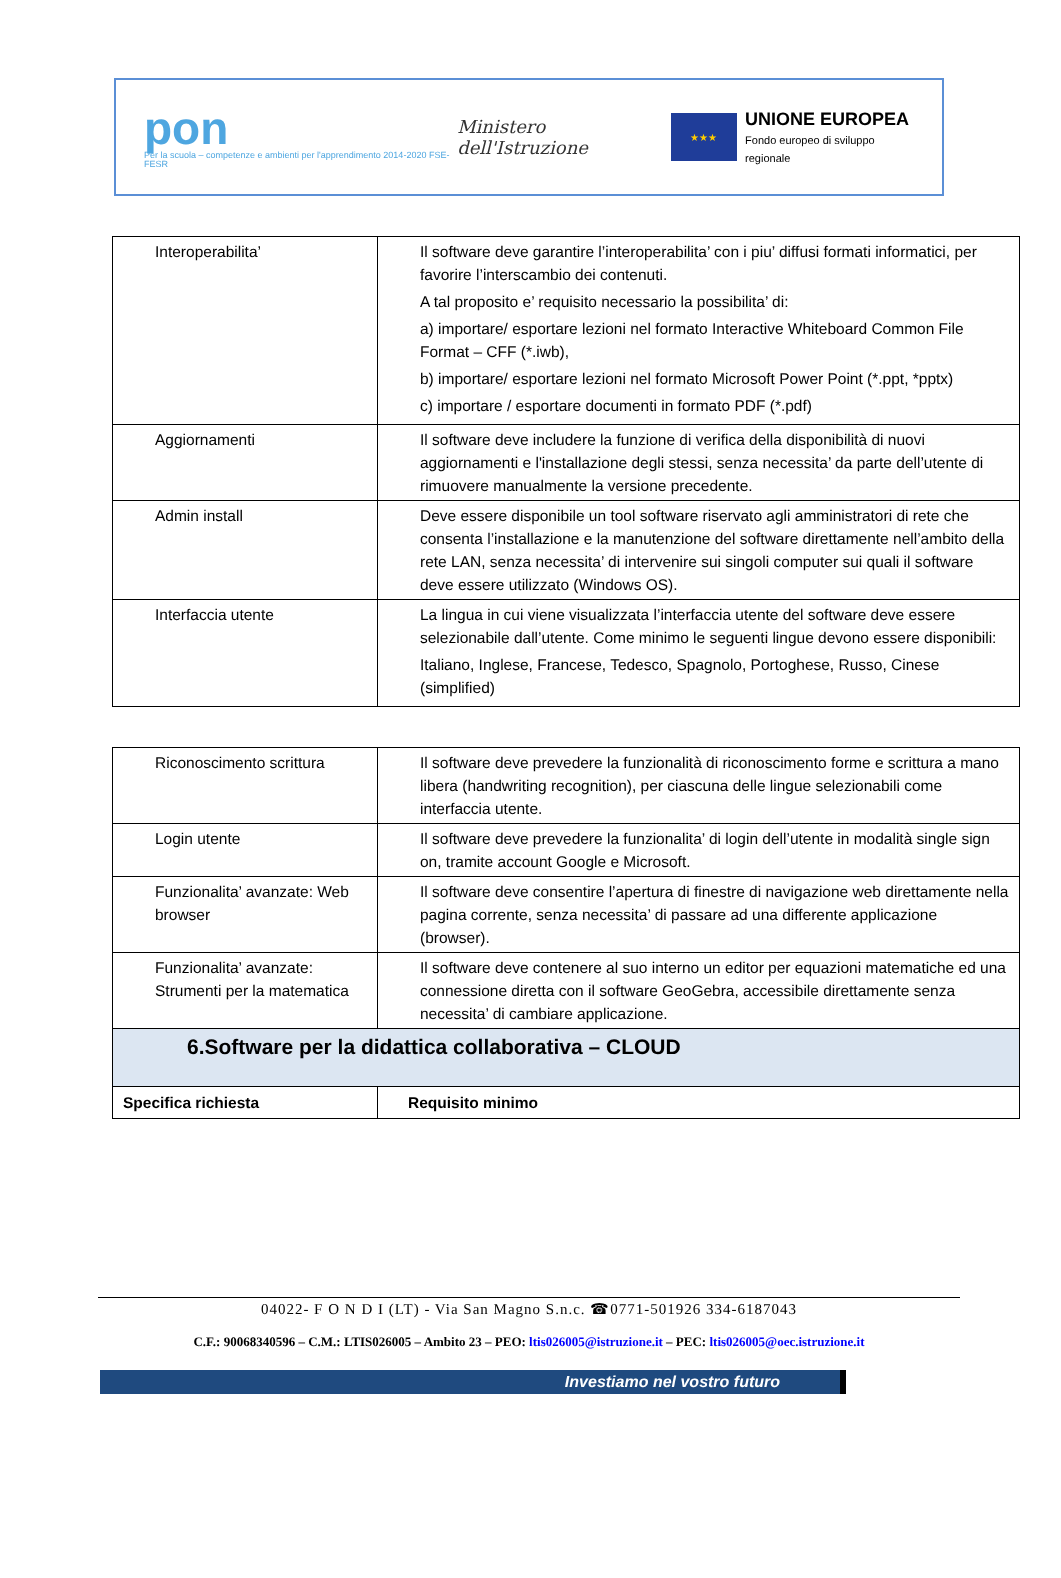pon
Per la scuola – competenze e ambienti per l'apprendimento 2014-2020 FSE-FESR
Ministero dell'Istruzione
★★★
UNIONE EUROPEA
Fondo europeo di sviluppo regionale
| Interoperabilita’ | Il software deve garantire l’interoperabilita’ con i piu’ diffusi formati informatici, per favorire l’interscambio dei contenuti. A tal proposito e’ requisito necessario la possibilita’ di: a) importare/ esportare lezioni nel formato Interactive Whiteboard Common File Format – CFF (*.iwb), b) importare/ esportare lezioni nel formato Microsoft Power Point (*.ppt, *pptx) c) importare / esportare documenti in formato PDF (*.pdf) |
| Aggiornamenti | Il software deve includere la funzione di verifica della disponibilità di nuovi aggiornamenti e l'installazione degli stessi, senza necessita’ da parte dell’utente di rimuovere manualmente la versione precedente. |
| Admin install | Deve essere disponibile un tool software riservato agli amministratori di rete che consenta l’installazione e la manutenzione del software direttamente nell’ambito della rete LAN, senza necessita’ di intervenire sui singoli computer sui quali il software deve essere utilizzato (Windows OS). |
| Interfaccia utente | La lingua in cui viene visualizzata l’interfaccia utente del software deve essere selezionabile dall’utente. Come minimo le seguenti lingue devono essere disponibili: Italiano, Inglese, Francese, Tedesco, Spagnolo, Portoghese, Russo, Cinese (simplified) |
| Riconoscimento scrittura | Il software deve prevedere la funzionalità di riconoscimento forme e scrittura a mano libera (handwriting recognition), per ciascuna delle lingue selezionabili come interfaccia utente. |
| Login utente | Il software deve prevedere la funzionalita’ di login dell’utente in modalità single sign on, tramite account Google e Microsoft. |
| Funzionalita’ avanzate: Web browser | Il software deve consentire l’apertura di finestre di navigazione web direttamente nella pagina corrente, senza necessita’ di passare ad una differente applicazione (browser). |
| Funzionalita’ avanzate: Strumenti per la matematica | Il software deve contenere al suo interno un editor per equazioni matematiche ed una connessione diretta con il software GeoGebra, accessibile direttamente senza necessita’ di cambiare applicazione. |
| 6.Software per la didattica collaborativa – CLOUD | |
| Specifica richiesta | Requisito minimo |
04022- F O N D I (LT) - Via San Magno S.n.c. ☎0771-501926 334-6187043
C.F.: 90068340596 – C.M.: LTIS026005 – Ambito 23 – PEO: ltis026005@istruzione.it – PEC: ltis026005@oec.istruzione.it
Investiamo nel vostro futuro